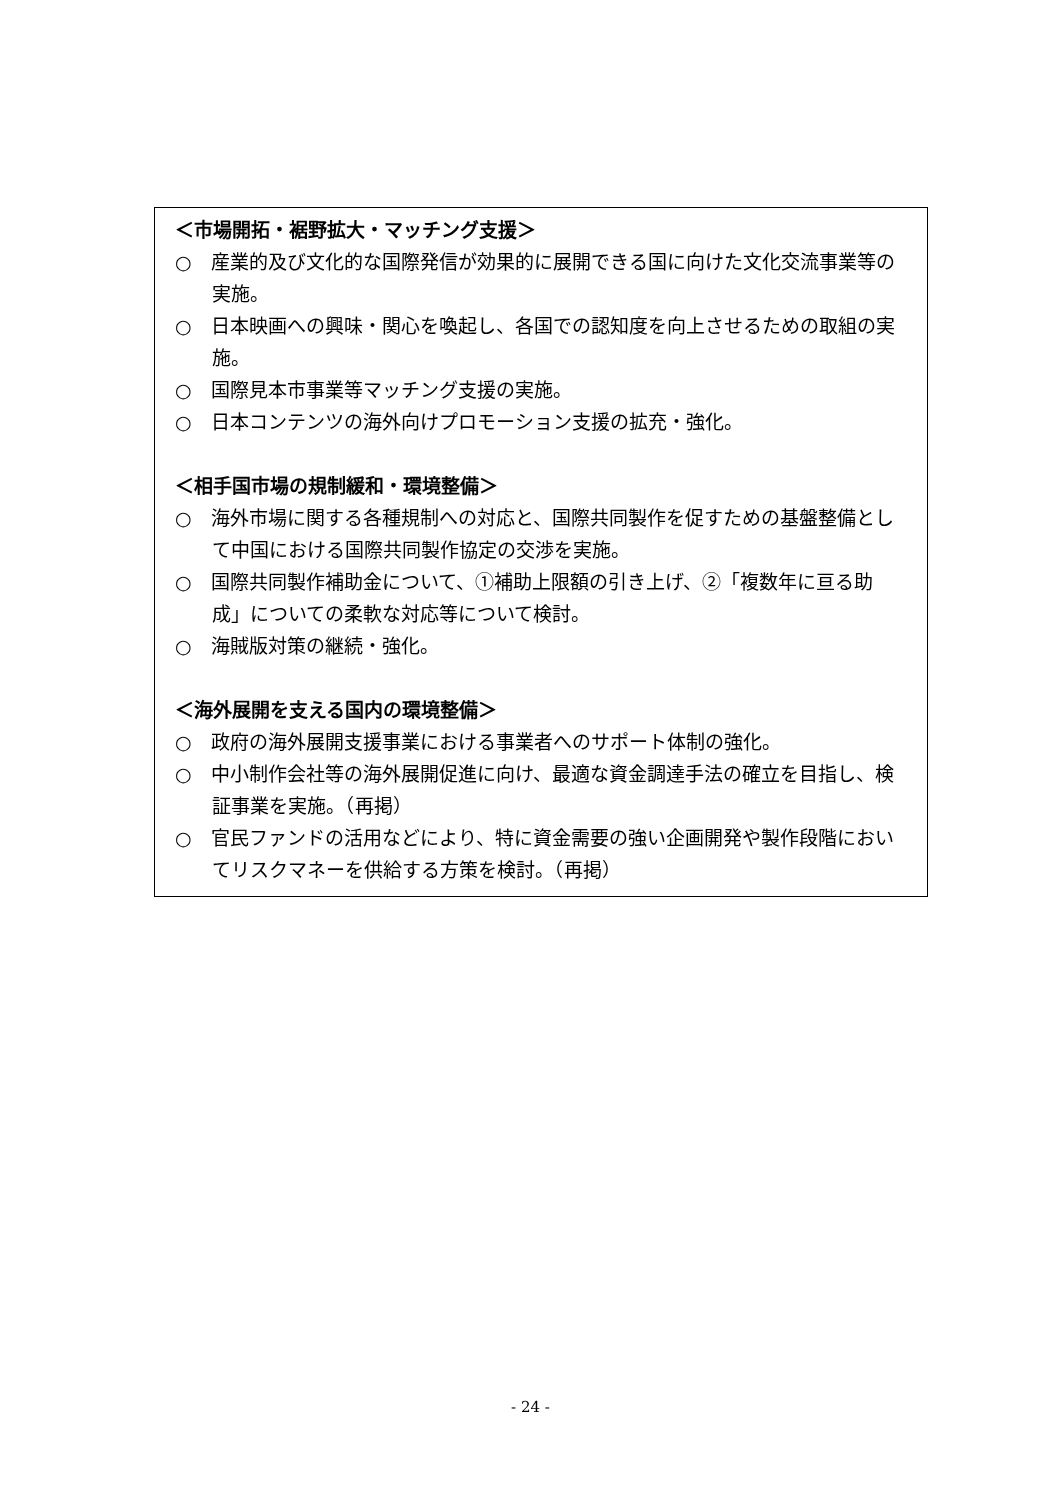＜市場開拓・裾野拡大・マッチング支援＞
○　産業的及び文化的な国際発信が効果的に展開できる国に向けた文化交流事業等の実施。
○　日本映画への興味・関心を喚起し、各国での認知度を向上させるための取組の実施。
○　国際見本市事業等マッチング支援の実施。
○　日本コンテンツの海外向けプロモーション支援の拡充・強化。
＜相手国市場の規制緩和・環境整備＞
○　海外市場に関する各種規制への対応と、国際共同製作を促すための基盤整備として中国における国際共同製作協定の交渉を実施。
○　国際共同製作補助金について、①補助上限額の引き上げ、②「複数年に亘る助成」についての柔軟な対応等について検討。
○　海賊版対策の継続・強化。
＜海外展開を支える国内の環境整備＞
○　政府の海外展開支援事業における事業者へのサポート体制の強化。
○　中小制作会社等の海外展開促進に向け、最適な資金調達手法の確立を目指し、検証事業を実施。（再掲）
○　官民ファンドの活用などにより、特に資金需要の強い企画開発や製作段階においてリスクマネーを供給する方策を検討。（再掲）
- 24 -